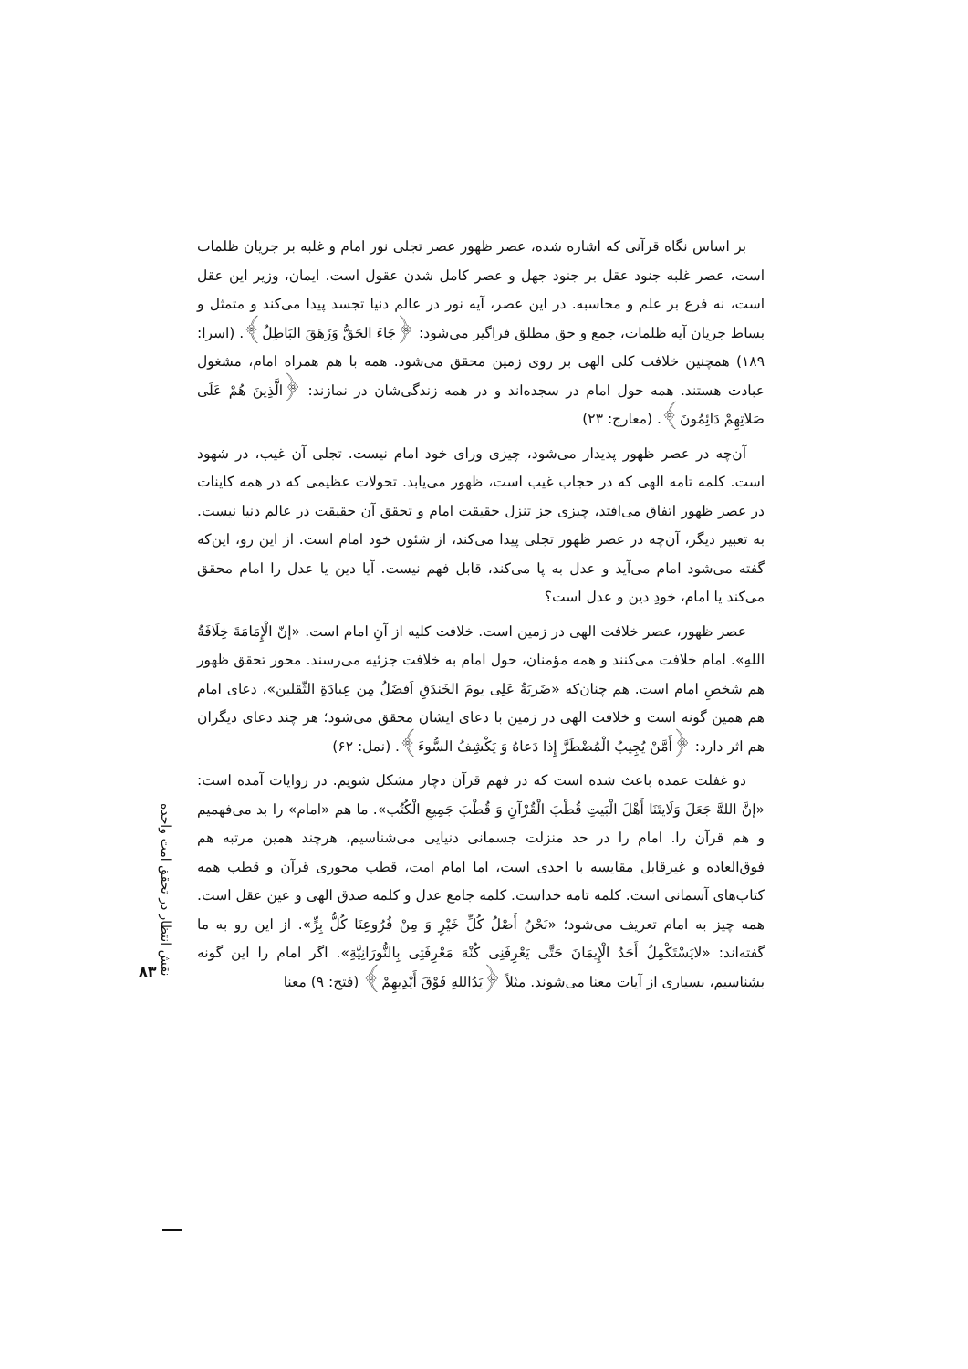بر اساس نگاه قرآنی که اشاره شده، عصر ظهور عصر تجلی نور امام و غلبه بر جریان ظلمات است، عصر غلبه جنود عقل بر جنود جهل و عصر کامل شدن عقول است. ایمان، وزیر این عقل است، نه فرع بر علم و محاسبه. در این عصر، آیه نور در عالم دنیا تجسد پیدا می‌کند و متمثل و بساط جریان آیه ظلمات، جمع و حق مطلق فراگیر می‌شود: ﴿جَاءَ الحَقُّ وَزَهَقَ البَاطِلُ﴾. (اسرا: ۱۸۹) همچنین خلافت کلی الهی بر روی زمین محقق می‌شود. همه با هم همراه امام، مشغول عبادت هستند. همه حول امام در سجده‌اند و در همه زندگی‌شان در نمازند: ﴿الَّذِينَ هُمْ عَلَى صَلاتِهِمْ دَائِمُونَ﴾. (معارج: ۲۳)
آن‌چه در عصر ظهور پدیدار می‌شود، چیزی ورای خود امام نیست. تجلی آن غیب، در شهود است. کلمه تامه الهی که در حجاب غیب است، ظهور می‌یابد. تحولات عظیمی که در همه کاینات در عصر ظهور اتفاق می‌افتد، چیزی جز تنزل حقیقت امام و تحقق آن حقیقت در عالم دنیا نیست. به تعبیر دیگر، آن‌چه در عصر ظهور تجلی پیدا می‌کند، از شئون خود امام است. از این رو، این‌که گفته می‌شود امام می‌آید و عدل به پا می‌کند، قابل فهم نیست. آیا دین یا عدل را امام محقق می‌کند یا امام، خودِ دین و عدل است؟
عصر ظهور، عصر خلافت الهی در زمین است. خلافت کلیه از آنِ امام است. «إنّ الْإِمَامَةَ خِلَافَةُ اللهِ». امام خلافت می‌کنند و همه مؤمنان، حول امام به خلافت جزئیه می‌رسند. محور تحقق ظهور هم شخصِ امام است. هم چنان‌که «ضَربَةُ عَلِی یومَ الخَندَقِ اَفضَلُ مِن عِبادَةِ الثّقلین»، دعای امام هم همین گونه است و خلافت الهی در زمین با دعای ایشان محقق می‌شود؛ هر چند دعای دیگران هم اثر دارد: ﴿أَمَّنْ يُجِيبُ الْمُضْطَرَّ إِذا دَعاهُ وَ يَكْشِفُ السُّوءَ﴾. (نمل: ۶۲)
دو غفلت عمده باعث شده است که در فهم قرآن دچار مشکل شویم. در روایات آمده است: «إنَّ اللهَّ جَعَلَ وَلَايتَنَا أَهْلَ الْبَيتِ قُطْبَ الْقُرْآنِ وَ قُطْبَ جَمِيعِ الْكُتُب». ما هم «امام» را بد می‌فهمیم و هم قرآن را. امام را در حد منزلت جسمانی دنیایی می‌شناسیم، هرچند همین مرتبه هم فوق‌العاده و غیرقابل مقایسه با احدی است، اما امام امت، قطب محوری قرآن و قطب همه کتاب‌های آسمانی است. کلمه تامه خداست. کلمه جامع عدل و کلمه صدق الهی و عین عقل است. همه چیز به امام تعریف می‌شود؛ «نَحْنُ أَصْلُ كُلِّ خَيْرٍ وَ مِنْ فُرُوعِنَا كُلُّ بِرٍّ». از این رو به ما گفته‌اند: «لايَسْتَكْمِلُ أَحَدٌ الْإِيمَانَ حَتَّى يَعْرِفَنِی كُنْهَ مَعْرِفَتِی بِالنُّورَانِيَّةِ». اگر امام را این گونه بشناسیم، بسیاری از آیات معنا می‌شوند. مثلاً ﴿يَدُاللهِ فَوْقَ أَيْدِيهِمْ﴾ (فتح: ۹) معنا
نقش انتظار در تحقق امت واحده
۸۳